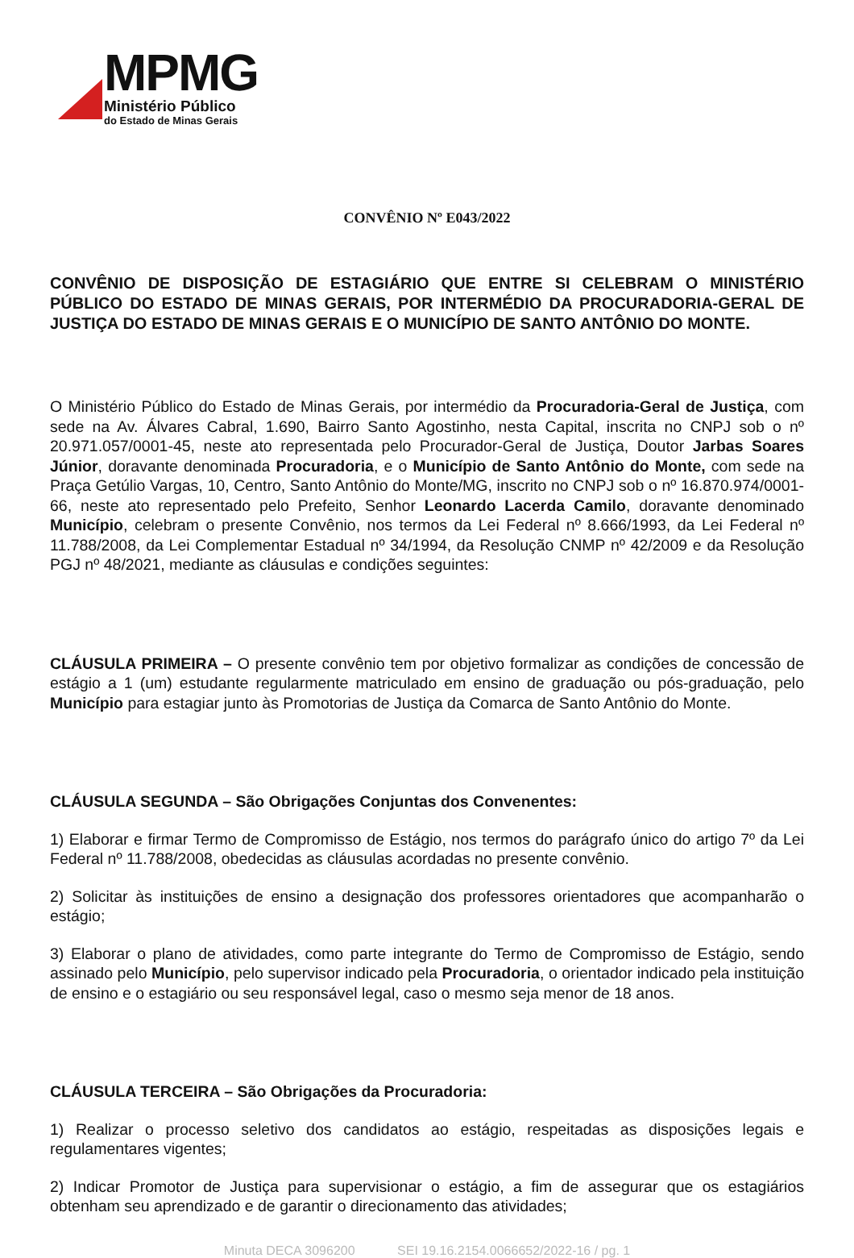MPMG
Ministério Público
do Estado de Minas Gerais
CONVÊNIO Nº E043/2022
CONVÊNIO DE DISPOSIÇÃO DE ESTAGIÁRIO QUE ENTRE SI CELEBRAM O MINISTÉRIO PÚBLICO DO ESTADO DE MINAS GERAIS, POR INTERMÉDIO DA PROCURADORIA-GERAL DE JUSTIÇA DO ESTADO DE MINAS GERAIS E O MUNICÍPIO DE SANTO ANTÔNIO DO MONTE.
O Ministério Público do Estado de Minas Gerais, por intermédio da Procuradoria-Geral de Justiça, com sede na Av. Álvares Cabral, 1.690, Bairro Santo Agostinho, nesta Capital, inscrita no CNPJ sob o nº 20.971.057/0001-45, neste ato representada pelo Procurador-Geral de Justiça, Doutor Jarbas Soares Júnior, doravante denominada Procuradoria, e o Município de Santo Antônio do Monte, com sede na Praça Getúlio Vargas, 10, Centro, Santo Antônio do Monte/MG, inscrito no CNPJ sob o nº 16.870.974/0001-66, neste ato representado pelo Prefeito, Senhor Leonardo Lacerda Camilo, doravante denominado Município, celebram o presente Convênio, nos termos da Lei Federal nº 8.666/1993, da Lei Federal nº 11.788/2008, da Lei Complementar Estadual nº 34/1994, da Resolução CNMP nº 42/2009 e da Resolução PGJ nº 48/2021, mediante as cláusulas e condições seguintes:
CLÁUSULA PRIMEIRA – O presente convênio tem por objetivo formalizar as condições de concessão de estágio a 1 (um) estudante regularmente matriculado em ensino de graduação ou pós-graduação, pelo Município para estagiar junto às Promotorias de Justiça da Comarca de Santo Antônio do Monte.
CLÁUSULA SEGUNDA – São Obrigações Conjuntas dos Convenentes:
1) Elaborar e firmar Termo de Compromisso de Estágio, nos termos do parágrafo único do artigo 7º da Lei Federal nº 11.788/2008, obedecidas as cláusulas acordadas no presente convênio.
2) Solicitar às instituições de ensino a designação dos professores orientadores que acompanharão o estágio;
3) Elaborar o plano de atividades, como parte integrante do Termo de Compromisso de Estágio, sendo assinado pelo Município, pelo supervisor indicado pela Procuradoria, o orientador indicado pela instituição de ensino e o estagiário ou seu responsável legal, caso o mesmo seja menor de 18 anos.
CLÁUSULA TERCEIRA – São Obrigações da Procuradoria:
1) Realizar o processo seletivo dos candidatos ao estágio, respeitadas as disposições legais e regulamentares vigentes;
2) Indicar Promotor de Justiça para supervisionar o estágio, a fim de assegurar que os estagiários obtenham seu aprendizado e de garantir o direcionamento das atividades;
Minuta DECA 3096200 SEI 19.16.2154.0066652/2022-16 / pg. 1